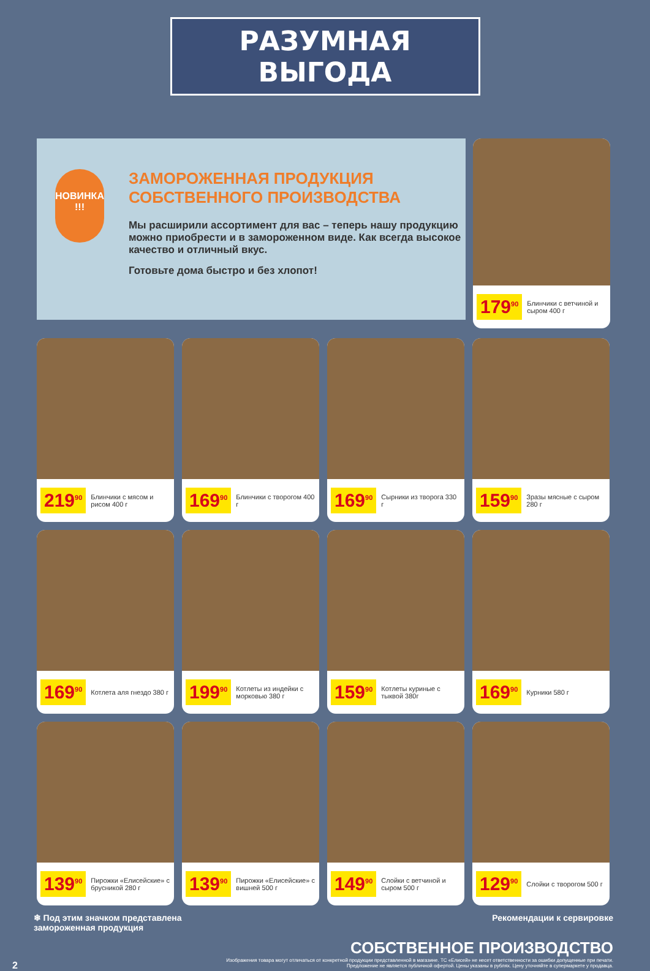РАЗУМНАЯ ВЫГОДА
НОВИНКА !!!
ЗАМОРОЖЕННАЯ ПРОДУКЦИЯ
СОБСТВЕННОГО ПРОИЗВОДСТВА
Мы расширили ассортимент для вас – теперь нашу продукцию можно приобрести и в замороженном виде. Как всегда высокое качество и отличный вкус.
Готовьте дома быстро и без хлопот!
179<sup>90</sup> Блинчики с ветчиной и сыром 400 г
219<sup>90</sup> Блинчики с мясом и рисом 400 г
169<sup>90</sup> Блинчики с творогом 400 г
169<sup>90</sup> Сырники из творога 330 г
159<sup>90</sup> Зразы мясные с сыром 280 г
169<sup>90</sup> Котлета аля гнездо 380 г
199<sup>90</sup> Котлеты из индейки с морковью 380 г
159<sup>90</sup> Котлеты куриные с тыквой 380г
169<sup>90</sup> Курники 580 г
139<sup>90</sup> Пирожки «Елисейские» с брусникой 280 г
139<sup>90</sup> Пирожки «Елисейские» с вишней 500 г
149<sup>90</sup> Слойки с ветчиной и сыром 500 г
129<sup>90</sup> Слойки с творогом 500 г
❄ Под этим значком представлена
замороженная продукция Рекомендации к сервировке
СОБСТВЕННОЕ ПРОИЗВОДСТВО
Изображения товара могут отличаться от конкретной продукции представленной в магазине. ТС «Елисей» не несет ответственности за ошибки допущенные при печати.
Предложение не является публичной офертой. Цены указаны в рублях. Цену уточняйте в супермаркете у продавца.
2